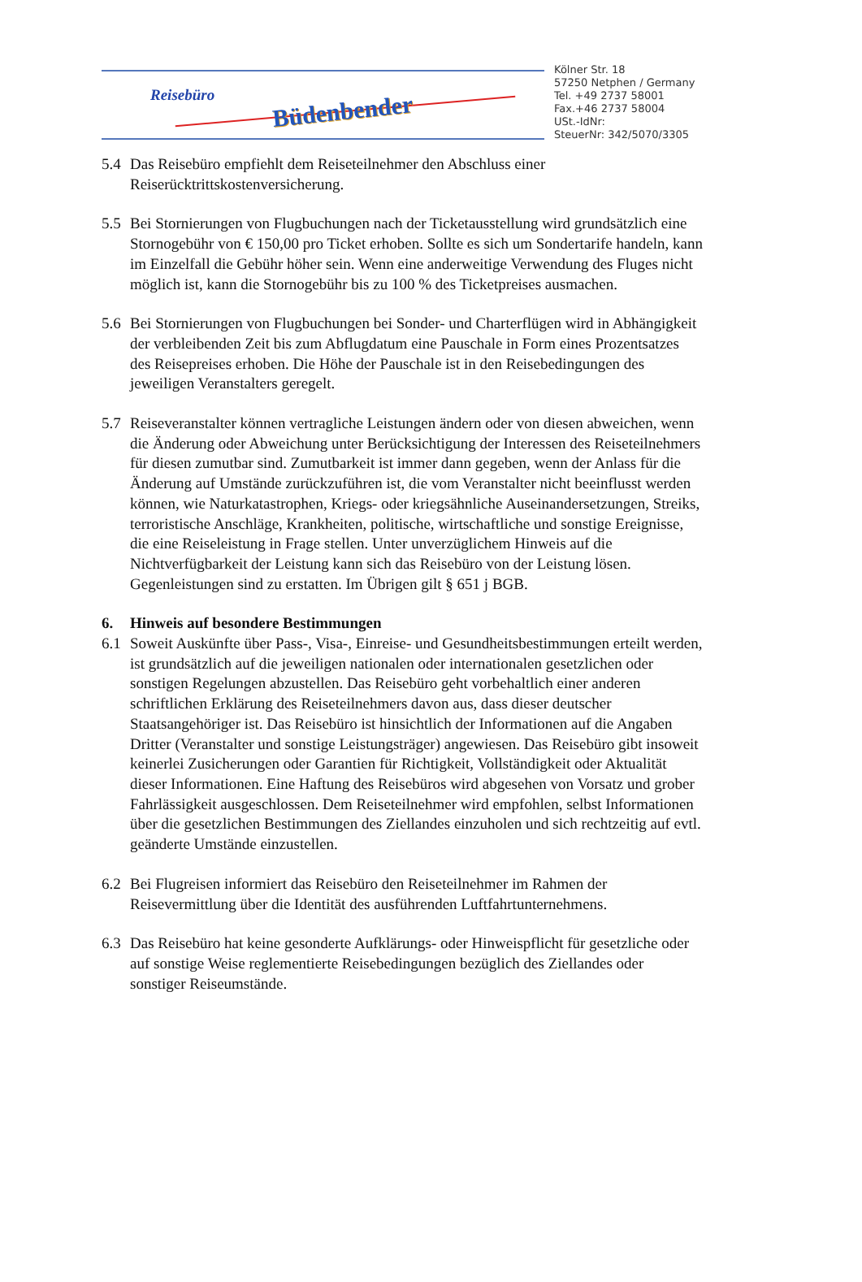Reisebüro
Büdenbender
Kölner Str. 18
57250 Netphen / Germany
Tel. +49 2737 58001
Fax.+46 2737 58004
USt.-IdNr:
SteuerNr: 342/5070/3305
5.4 Das Reisebüro empfiehlt dem Reiseteilnehmer den Abschluss einer Reiserücktrittskostenversicherung.
5.5 Bei Stornierungen von Flugbuchungen nach der Ticketausstellung wird grundsätzlich eine Stornogebühr von € 150,00 pro Ticket erhoben. Sollte es sich um Sondertarife handeln, kann im Einzelfall die Gebühr höher sein. Wenn eine anderweitige Verwendung des Fluges nicht möglich ist, kann die Stornogebühr bis zu 100 % des Ticketpreises ausmachen.
5.6 Bei Stornierungen von Flugbuchungen bei Sonder- und Charterflügen wird in Abhängigkeit der verbleibenden Zeit bis zum Abflugdatum eine Pauschale in Form eines Prozentsatzes des Reisepreises erhoben. Die Höhe der Pauschale ist in den Reisebedingungen des jeweiligen Veranstalters geregelt.
5.7 Reiseveranstalter können vertragliche Leistungen ändern oder von diesen abweichen, wenn die Änderung oder Abweichung unter Berücksichtigung der Interessen des Reiseteilnehmers für diesen zumutbar sind. Zumutbarkeit ist immer dann gegeben, wenn der Anlass für die Änderung auf Umstände zurückzuführen ist, die vom Veranstalter nicht beeinflusst werden können, wie Naturkatastrophen, Kriegs- oder kriegsähnliche Auseinandersetzungen, Streiks, terroristische Anschläge, Krankheiten, politische, wirtschaftliche und sonstige Ereignisse, die eine Reiseleistung in Frage stellen. Unter unverzüglichem Hinweis auf die Nichtverfügbarkeit der Leistung kann sich das Reisebüro von der Leistung lösen. Gegenleistungen sind zu erstatten. Im Übrigen gilt § 651 j BGB.
6. Hinweis auf besondere Bestimmungen
6.1 Soweit Auskünfte über Pass-, Visa-, Einreise- und Gesundheitsbestimmungen erteilt werden, ist grundsätzlich auf die jeweiligen nationalen oder internationalen gesetzlichen oder sonstigen Regelungen abzustellen. Das Reisebüro geht vorbehaltlich einer anderen schriftlichen Erklärung des Reiseteilnehmers davon aus, dass dieser deutscher Staatsangehöriger ist. Das Reisebüro ist hinsichtlich der Informationen auf die Angaben Dritter (Veranstalter und sonstige Leistungsträger) angewiesen. Das Reisebüro gibt insoweit keinerlei Zusicherungen oder Garantien für Richtigkeit, Vollständigkeit oder Aktualität dieser Informationen. Eine Haftung des Reisebüros wird abgesehen von Vorsatz und grober Fahrlässigkeit ausgeschlossen. Dem Reiseteilnehmer wird empfohlen, selbst Informationen über die gesetzlichen Bestimmungen des Ziellandes einzuholen und sich rechtzeitig auf evtl. geänderte Umstände einzustellen.
6.2 Bei Flugreisen informiert das Reisebüro den Reiseteilnehmer im Rahmen der Reisevermittlung über die Identität des ausführenden Luftfahrtunternehmens.
6.3 Das Reisebüro hat keine gesonderte Aufklärungs- oder Hinweispflicht für gesetzliche oder auf sonstige Weise reglementierte Reisebedingungen bezüglich des Ziellandes oder sonstiger Reiseumstände.